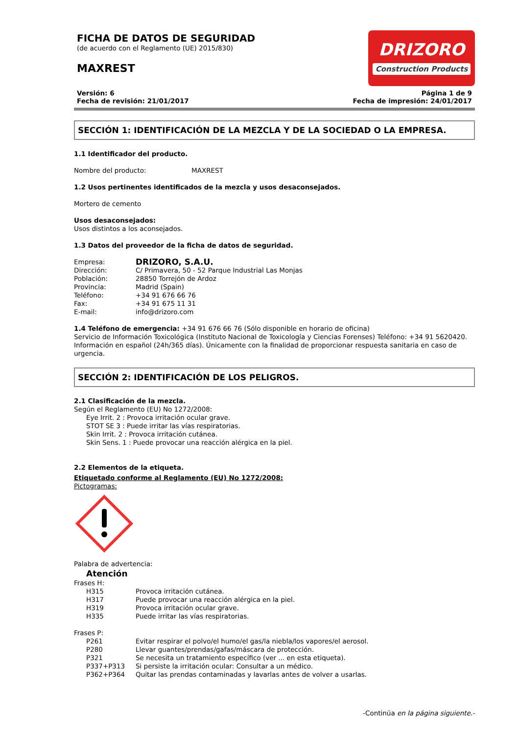FICHA DE DATOS DE SEGURIDAD
(de acuerdo con el Reglamento (UE) 2015/830)
MAXREST
DRIZORO
Construction Products
Versión: 6
Fecha de revisión: 21/01/2017
Página 1 de 9
Fecha de impresión: 24/01/2017
SECCIÓN 1: IDENTIFICACIÓN DE LA MEZCLA Y DE LA SOCIEDAD O LA EMPRESA.
1.1 Identificador del producto.
Nombre del producto: MAXREST
1.2 Usos pertinentes identificados de la mezcla y usos desaconsejados.
Mortero de cemento
Usos desaconsejados:
Usos distintos a los aconsejados.
1.3 Datos del proveedor de la ficha de datos de seguridad.
Empresa:
DRIZORO, S.A.U.
Dirección: C/ Primavera, 50 - 52 Parque Industrial Las Monjas
Población: 28850 Torrejón de Ardoz
Provincia: Madrid (Spain)
Teléfono: +34 91 676 66 76
Fax: +34 91 675 11 31
E-mail: info@drizoro.com
1.4 Teléfono de emergencia: +34 91 676 66 76 (Sólo disponible en horario de oficina)
Servicio de Información Toxicológica (Instituto Nacional de Toxicología y Ciencias Forenses) Teléfono: +34 91 5620420.
Información en español (24h/365 días). Únicamente con la finalidad de proporcionar respuesta sanitaria en caso de urgencia.
SECCIÓN 2: IDENTIFICACIÓN DE LOS PELIGROS.
2.1 Clasificación de la mezcla.
Según el Reglamento (EU) No 1272/2008:
Eye Irrit. 2 : Provoca irritación ocular grave.
STOT SE 3 : Puede irritar las vías respiratorias.
Skin Irrit. 2 : Provoca irritación cutánea.
Skin Sens. 1 : Puede provocar una reacción alérgica en la piel.
2.2 Elementos de la etiqueta.
Etiquetado conforme al Reglamento (EU) No 1272/2008:
Pictogramas:
Palabra de advertencia:
Atención
Frases H:
H315 Provoca irritación cutánea.
H317 Puede provocar una reacción alérgica en la piel.
H319 Provoca irritación ocular grave.
H335 Puede irritar las vías respiratorias.
Frases P:
P261 Evitar respirar el polvo/el humo/el gas/la niebla/los vapores/el aerosol.
P280 Llevar guantes/prendas/gafas/máscara de protección.
P321 Se necesita un tratamiento específico (ver ... en esta etiqueta).
P337+P313 Si persiste la irritación ocular: Consultar a un médico.
P362+P364 Quitar las prendas contaminadas y lavarlas antes de volver a usarlas.
-Continúa en la página siguiente.-